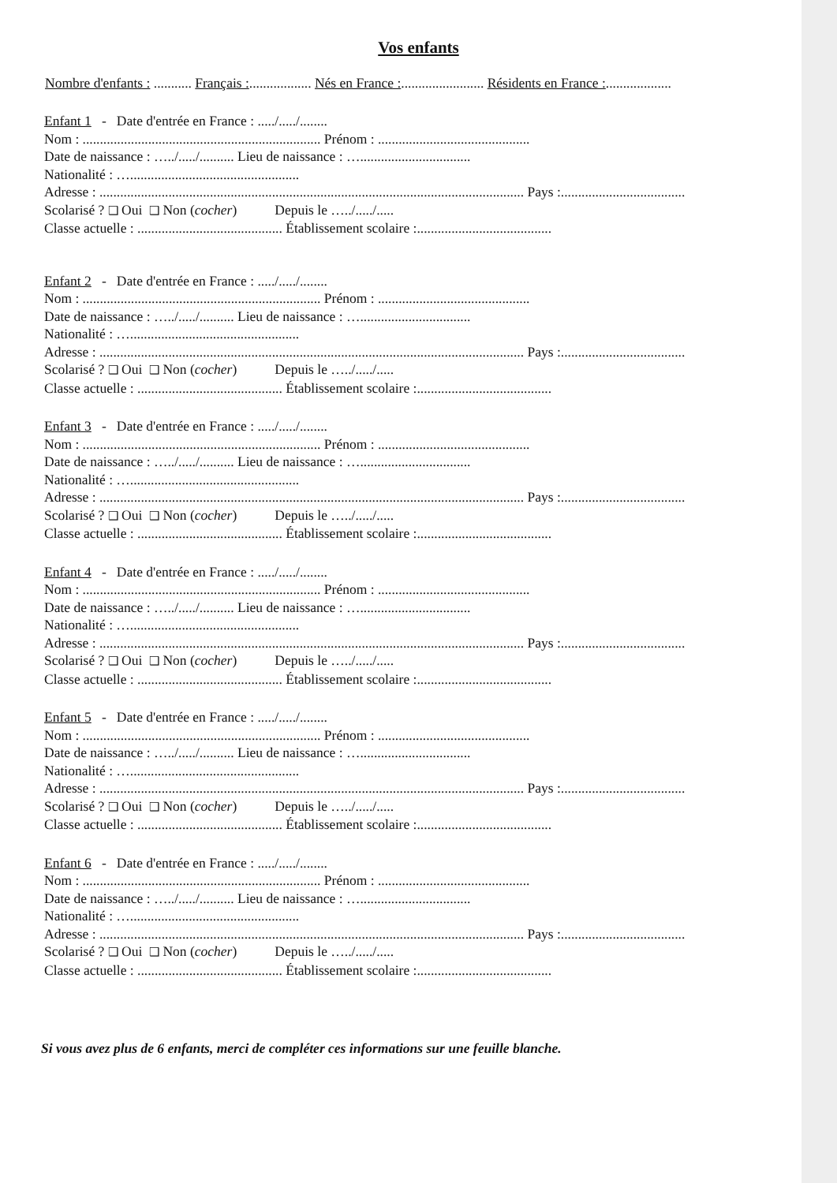Vos enfants
Nombre d'enfants : ........... Français :.................. Nés en France :........................ Résidents en France :...................
Enfant 1 - Date d'entrée en France : ...../...../........
Nom : ..................................................................... Prénom : ............................................
Date de naissance : …../...../.......... Lieu de naissance : …................................
Nationalité : ….................................................
Adresse : ........................................................................................................................... Pays :....................................
Scolarisé ? ❑ Oui ❑ Non (cocher) Depuis le …../...../.....
Classe actuelle : .......................................... Établissement scolaire :.......................................
Enfant 2 - Date d'entrée en France : ...../...../........
Nom : ..................................................................... Prénom : ............................................
Date de naissance : …../...../.......... Lieu de naissance : …................................
Nationalité : ….................................................
Adresse : ........................................................................................................................... Pays :....................................
Scolarisé ? ❑ Oui ❑ Non (cocher) Depuis le …../...../.....
Classe actuelle : .......................................... Établissement scolaire :.......................................
Enfant 3 - Date d'entrée en France : ...../...../........
Nom : ..................................................................... Prénom : ............................................
Date de naissance : …../...../.......... Lieu de naissance : …................................
Nationalité : ….................................................
Adresse : ........................................................................................................................... Pays :....................................
Scolarisé ? ❑ Oui ❑ Non (cocher) Depuis le …../...../.....
Classe actuelle : .......................................... Établissement scolaire :.......................................
Enfant 4 - Date d'entrée en France : ...../...../........
Nom : ..................................................................... Prénom : ............................................
Date de naissance : …../...../.......... Lieu de naissance : …................................
Nationalité : ….................................................
Adresse : ........................................................................................................................... Pays :....................................
Scolarisé ? ❑ Oui ❑ Non (cocher) Depuis le …../...../.....
Classe actuelle : .......................................... Établissement scolaire :.......................................
Enfant 5 - Date d'entrée en France : ...../...../........
Nom : ..................................................................... Prénom : ............................................
Date de naissance : …../...../.......... Lieu de naissance : …................................
Nationalité : ….................................................
Adresse : ........................................................................................................................... Pays :....................................
Scolarisé ? ❑ Oui ❑ Non (cocher) Depuis le …../...../.....
Classe actuelle : .......................................... Établissement scolaire :.......................................
Enfant 6 - Date d'entrée en France : ...../...../........
Nom : ..................................................................... Prénom : ............................................
Date de naissance : …../...../.......... Lieu de naissance : …................................
Nationalité : ….................................................
Adresse : ........................................................................................................................... Pays :....................................
Scolarisé ? ❑ Oui ❑ Non (cocher) Depuis le …../...../.....
Classe actuelle : .......................................... Établissement scolaire :.......................................
Si vous avez plus de 6 enfants, merci de compléter ces informations sur une feuille blanche.